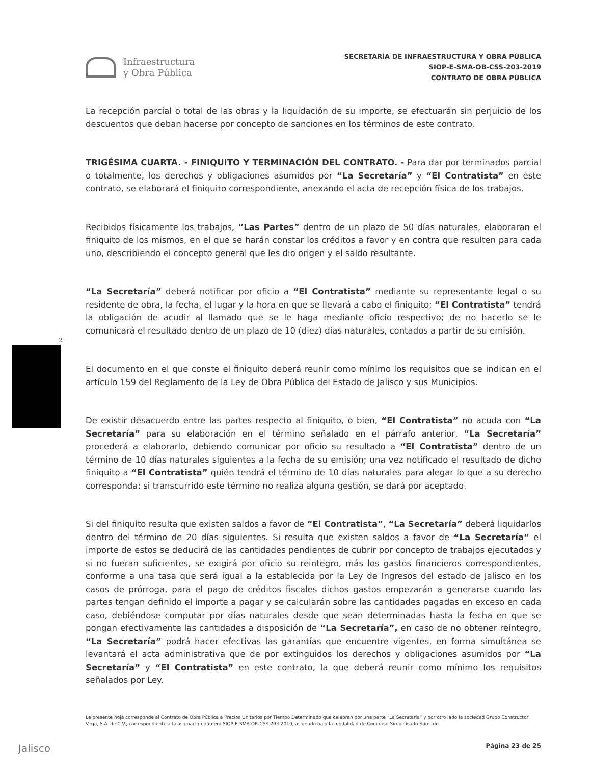Infraestructura
y Obra Pública
SECRETARÍA DE INFRAESTRUCTURA Y OBRA PÚBLICA
SIOP-E-SMA-OB-CSS-203-2019
CONTRATO DE OBRA PÚBLICA
2
La recepción parcial o total de las obras y la liquidación de su importe, se efectuarán sin perjuicio de los descuentos que deban hacerse por concepto de sanciones en los términos de este contrato.
TRIGÉSIMA CUARTA. - FINIQUITO Y TERMINACIÓN DEL CONTRATO. - Para dar por terminados parcial o totalmente, los derechos y obligaciones asumidos por “La Secretaría” y “El Contratista” en este contrato, se elaborará el finiquito correspondiente, anexando el acta de recepción física de los trabajos.
Recibidos físicamente los trabajos, “Las Partes” dentro de un plazo de 50 días naturales, elaboraran el finiquito de los mismos, en el que se harán constar los créditos a favor y en contra que resulten para cada uno, describiendo el concepto general que les dio origen y el saldo resultante.
“La Secretaría” deberá notificar por oficio a “El Contratista” mediante su representante legal o su residente de obra, la fecha, el lugar y la hora en que se llevará a cabo el finiquito; “El Contratista” tendrá la obligación de acudir al llamado que se le haga mediante oficio respectivo; de no hacerlo se le comunicará el resultado dentro de un plazo de 10 (diez) días naturales, contados a partir de su emisión.
El documento en el que conste el finiquito deberá reunir como mínimo los requisitos que se indican en el artículo 159 del Reglamento de la Ley de Obra Pública del Estado de Jalisco y sus Municipios.
De existir desacuerdo entre las partes respecto al finiquito, o bien, “El Contratista” no acuda con “La Secretaría” para su elaboración en el término señalado en el párrafo anterior, “La Secretaría” procederá a elaborarlo, debiendo comunicar por oficio su resultado a “El Contratista” dentro de un término de 10 días naturales siguientes a la fecha de su emisión; una vez notificado el resultado de dicho finiquito a “El Contratista” quién tendrá el término de 10 días naturales para alegar lo que a su derecho corresponda; si transcurrido este término no realiza alguna gestión, se dará por aceptado.
Si del finiquito resulta que existen saldos a favor de “El Contratista”, “La Secretaría” deberá liquidarlos dentro del término de 20 días siguientes. Si resulta que existen saldos a favor de “La Secretaría” el importe de estos se deducirá de las cantidades pendientes de cubrir por concepto de trabajos ejecutados y si no fueran suficientes, se exigirá por oficio su reintegro, más los gastos financieros correspondientes, conforme a una tasa que será igual a la establecida por la Ley de Ingresos del estado de Jalisco en los casos de prórroga, para el pago de créditos fiscales dichos gastos empezarán a generarse cuando las partes tengan definido el importe a pagar y se calcularán sobre las cantidades pagadas en exceso en cada caso, debiéndose computar por días naturales desde que sean determinadas hasta la fecha en que se pongan efectivamente las cantidades a disposición de “La Secretaría”, en caso de no obtener reintegro, “La Secretaría” podrá hacer efectivas las garantías que encuentre vigentes, en forma simultánea se levantará el acta administrativa que de por extinguidos los derechos y obligaciones asumidos por “La Secretaría” y “El Contratista” en este contrato, la que deberá reunir como mínimo los requisitos señalados por Ley.
La presente hoja corresponde al Contrato de Obra Pública a Precios Unitarios por Tiempo Determinado que celebran por una parte “La Secretaría” y por otro lado la sociedad Grupo Constructor Vega, S.A. de C.V., correspondiente a la asignación número SIOP-E-SMA-OB-CSS-203-2019, asignado bajo la modalidad de Concurso Simplificado Sumario.
Jalisco Página 23 de 25